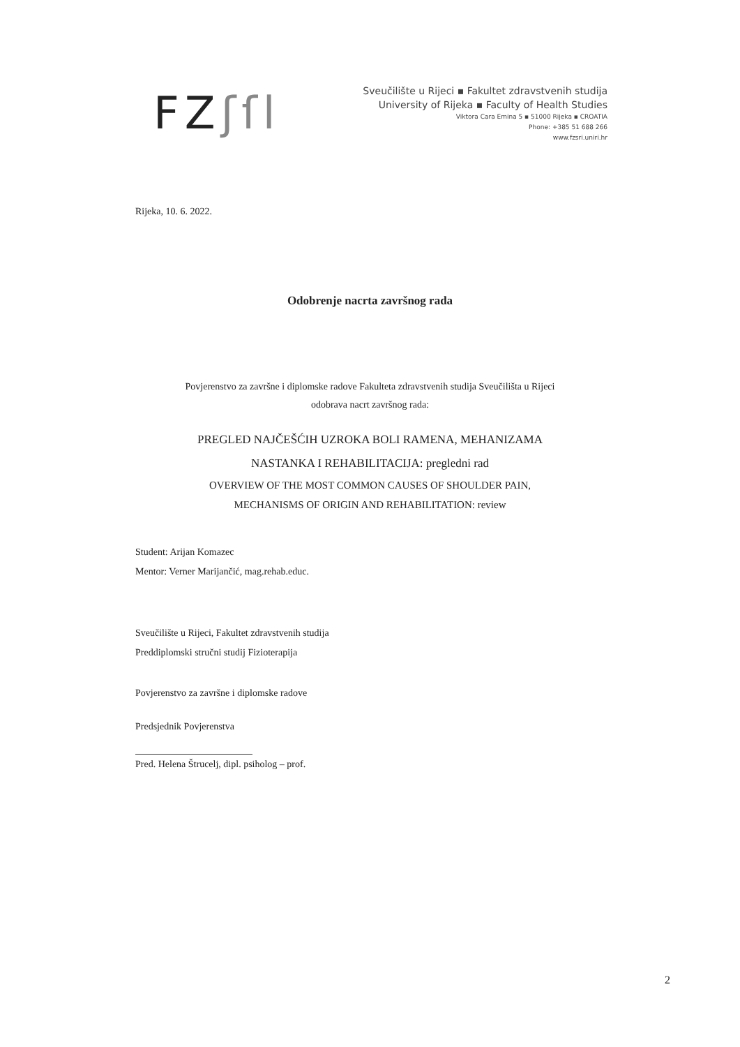FZʃſl
Sveučilište u Rijeci ▪ Fakultet zdravstvenih studija
University of Rijeka ▪ Faculty of Health Studies
Viktora Cara Emina 5 ▪ 51000 Rijeka ▪ CROATIA
Phone: +385 51 688 266
www.fzsri.uniri.hr
Rijeka, 10. 6. 2022.
Odobrenje nacrta završnog rada
Povjerenstvo za završne i diplomske radove Fakulteta zdravstvenih studija Sveučilišta u Rijeci
odobrava nacrt završnog rada:
PREGLED NAJČEŠĆIH UZROKA BOLI RAMENA, MEHANIZAMA
NASTANKA I REHABILITACIJA: pregledni rad
OVERVIEW OF THE MOST COMMON CAUSES OF SHOULDER PAIN,
MECHANISMS OF ORIGIN AND REHABILITATION: review
Student: Arijan Komazec
Mentor: Verner Marijančić, mag.rehab.educ.
Sveučilište u Rijeci, Fakultet zdravstvenih studija
Preddiplomski stručni studij Fizioterapija
Povjerenstvo za završne i diplomske radove
Predsjednik Povjerenstva
Pred. Helena Štrucelj, dipl. psiholog – prof.
2